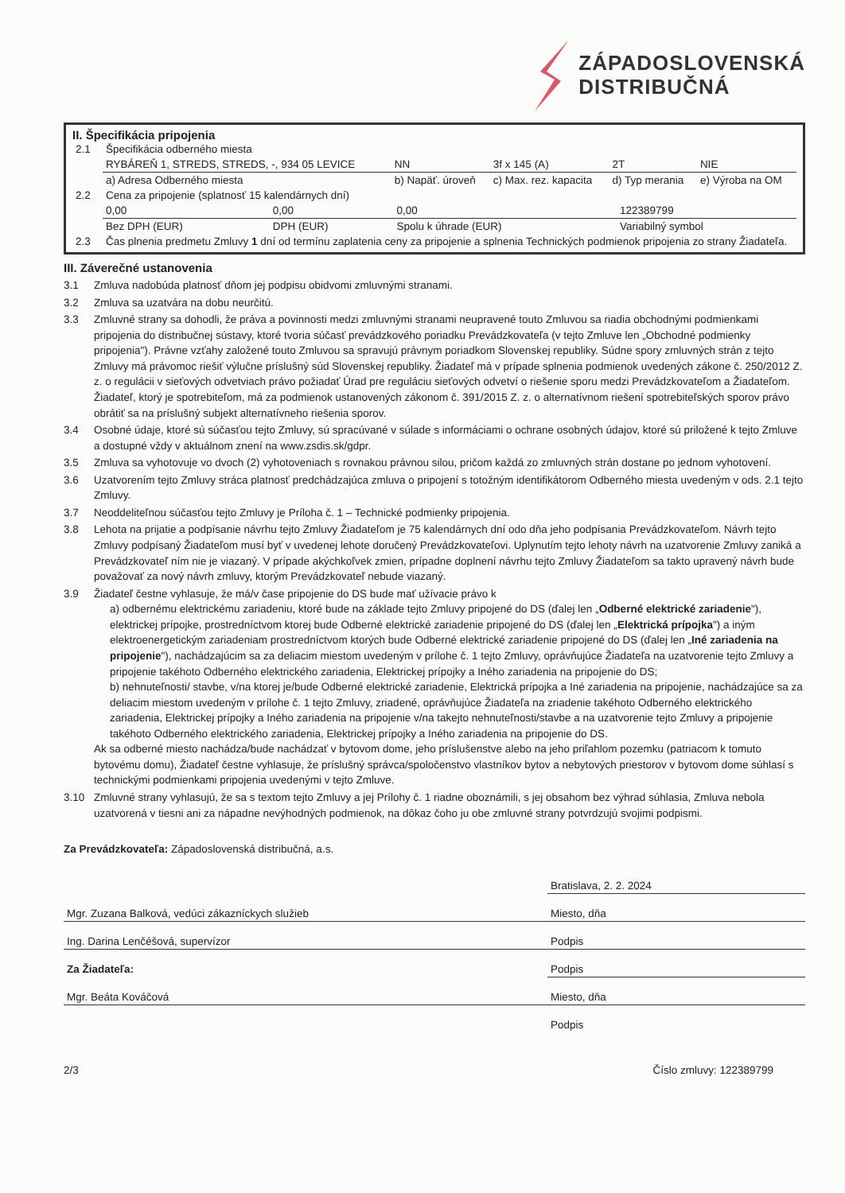ZÁPADOSLOVENSKÁ
DISTRIBUČNÁ
II. Špecifikácia pripojenia
| 2.1 | Špecifikácia odberného miesta | | | | |
| | RYBÁREŇ 1, STREDS, STREDS, -, 934 05 LEVICE | NN | 3f x 145 (A) | 2T | NIE |
| | a) Adresa Odberného miesta | b) Napäť. úroveň | c) Max. rez. kapacita | d) Typ merania | e) Výroba na OM |
| 2.2 | Cena za pripojenie (splatnosť 15 kalendárnych dní) | | | | |
| | 0,00 | 0,00 | 0,00 | 122389799 |
| | Bez DPH (EUR) | DPH (EUR) | Spolu k úhrade (EUR) | Variabilný symbol |
| 2.3 | Čas plnenia predmetu Zmluvy 1 dní od termínu zaplatenia ceny za pripojenie a splnenia Technických podmienok pripojenia zo strany Žiadateľa. | | | |
III. Záverečné ustanovenia
3.1 Zmluva nadobúda platnosť dňom jej podpisu obidvomi zmluvnými stranami.
3.2 Zmluva sa uzatvára na dobu neurčitú.
3.3 Zmluvné strany sa dohodli, že práva a povinnosti medzi zmluvnými stranami neupravené touto Zmluvou sa riadia obchodnými podmienkami pripojenia do distribučnej sústavy, ktoré tvoria súčasť prevádzkového poriadku Prevádzkovateľa (v tejto Zmluve len „Obchodné podmienky pripojenia"). Právne vzťahy založené touto Zmluvou sa spravujú právnym poriadkom Slovenskej republiky. Súdne spory zmluvných strán z tejto Zmluvy má právomoc riešiť výlučne príslušný súd Slovenskej republiky. Žiadateľ má v prípade splnenia podmienok uvedených zákone č. 250/2012 Z. z. o regulácii v sieťových odvetviach právo požiadať Úrad pre reguláciu sieťových odvetví o riešenie sporu medzi Prevádzkovateľom a Žiadateľom. Žiadateľ, ktorý je spotrebiteľom, má za podmienok ustanovených zákonom č. 391/2015 Z. z. o alternatívnom riešení spotrebiteľských sporov právo obrátiť sa na príslušný subjekt alternatívneho riešenia sporov.
3.4 Osobné údaje, ktoré sú súčasťou tejto Zmluvy, sú spracúvané v súlade s informáciami o ochrane osobných údajov, ktoré sú priložené k tejto Zmluve a dostupné vždy v aktuálnom znení na www.zsdis.sk/gdpr.
3.5 Zmluva sa vyhotovuje vo dvoch (2) vyhotoveniach s rovnakou právnou silou, pričom každá zo zmluvných strán dostane po jednom vyhotovení.
3.6 Uzatvorením tejto Zmluvy stráca platnosť predchádzajúca zmluva o pripojení s totožným identifikátorom Odberného miesta uvedeným v ods. 2.1 tejto Zmluvy.
3.7 Neoddeliteľnou súčasťou tejto Zmluvy je Príloha č. 1 – Technické podmienky pripojenia.
3.8 Lehota na prijatie a podpísanie návrhu tejto Zmluvy Žiadateľom je 75 kalendárnych dní odo dňa jeho podpísania Prevádzkovateľom. Návrh tejto Zmluvy podpísaný Žiadateľom musí byť v uvedenej lehote doručený Prevádzkovateľovi. Uplynutím tejto lehoty návrh na uzatvorenie Zmluvy zaniká a Prevádzkovateľ ním nie je viazaný. V prípade akýchkoľvek zmien, prípadne doplnení návrhu tejto Zmluvy Žiadateľom sa takto upravený návrh bude považovať za nový návrh zmluvy, ktorým Prevádzkovateľ nebude viazaný.
3.9 Žiadateľ čestne vyhlasuje, že má/v čase pripojenie do DS bude mať užívacie právo k
a) odbernému elektrickému zariadeniu, ktoré bude na základe tejto Zmluvy pripojené do DS (ďalej len „Odberné elektrické zariadenie"), elektrickej prípojke, prostredníctvom ktorej bude Odberné elektrické zariadenie pripojené do DS (ďalej len „Elektrická prípojka") a iným elektroenergetickým zariadeniam prostredníctvom ktorých bude Odberné elektrické zariadenie pripojené do DS (ďalej len „Iné zariadenia na pripojenie"), nachádzajúcim sa za deliacim miestom uvedeným v prílohe č. 1 tejto Zmluvy, oprávňujúce Žiadateľa na uzatvorenie tejto Zmluvy a pripojenie takéhoto Odberného elektrického zariadenia, Elektrickej prípojky a Iného zariadenia na pripojenie do DS;
b) nehnuteľnosti/ stavbe, v/na ktorej je/bude Odberné elektrické zariadenie, Elektrická prípojka a Iné zariadenia na pripojenie, nachádzajúce sa za deliacim miestom uvedeným v prílohe č. 1 tejto Zmluvy, zriadené, oprávňujúce Žiadateľa na zriadenie takéhoto Odberného elektrického zariadenia, Elektrickej prípojky a Iného zariadenia na pripojenie v/na takejto nehnuteľnosti/stavbe a na uzatvorenie tejto Zmluvy a pripojenie takéhoto Odberného elektrického zariadenia, Elektrickej prípojky a Iného zariadenia na pripojenie do DS.
Ak sa odberné miesto nachádza/bude nachádzať v bytovom dome, jeho príslušenstve alebo na jeho priľahlom pozemku (patriacom k tomuto bytovému domu), Žiadateľ čestne vyhlasuje, že príslušný správca/spoločenstvo vlastníkov bytov a nebytových priestorov v bytovom dome súhlasí s technickými podmienkami pripojenia uvedenými v tejto Zmluve.
3.10 Zmluvné strany vyhlasujú, že sa s textom tejto Zmluvy a jej Prílohy č. 1 riadne oboznámili, s jej obsahom bez výhrad súhlasia, Zmluva nebola uzatvorená v tiesni ani za nápadne nevýhodných podmienok, na dôkaz čoho ju obe zmluvné strany potvrdzujú svojimi podpismi.
Za Prevádzkovateľa: Západoslovenská distribučná, a.s.
| | Bratislava, 2. 2. 2024 |
| Mgr. Zuzana Balková, vedúci zákazníckych služieb | Miesto, dňa |
| Ing. Darina Lenčéšová, supervízor | Podpis |
| Za Žiadateľa: | Podpis |
| Mgr. Beáta Kováčová | Miesto, dňa |
| | Podpis |
2/3 Číslo zmluvy: 122389799